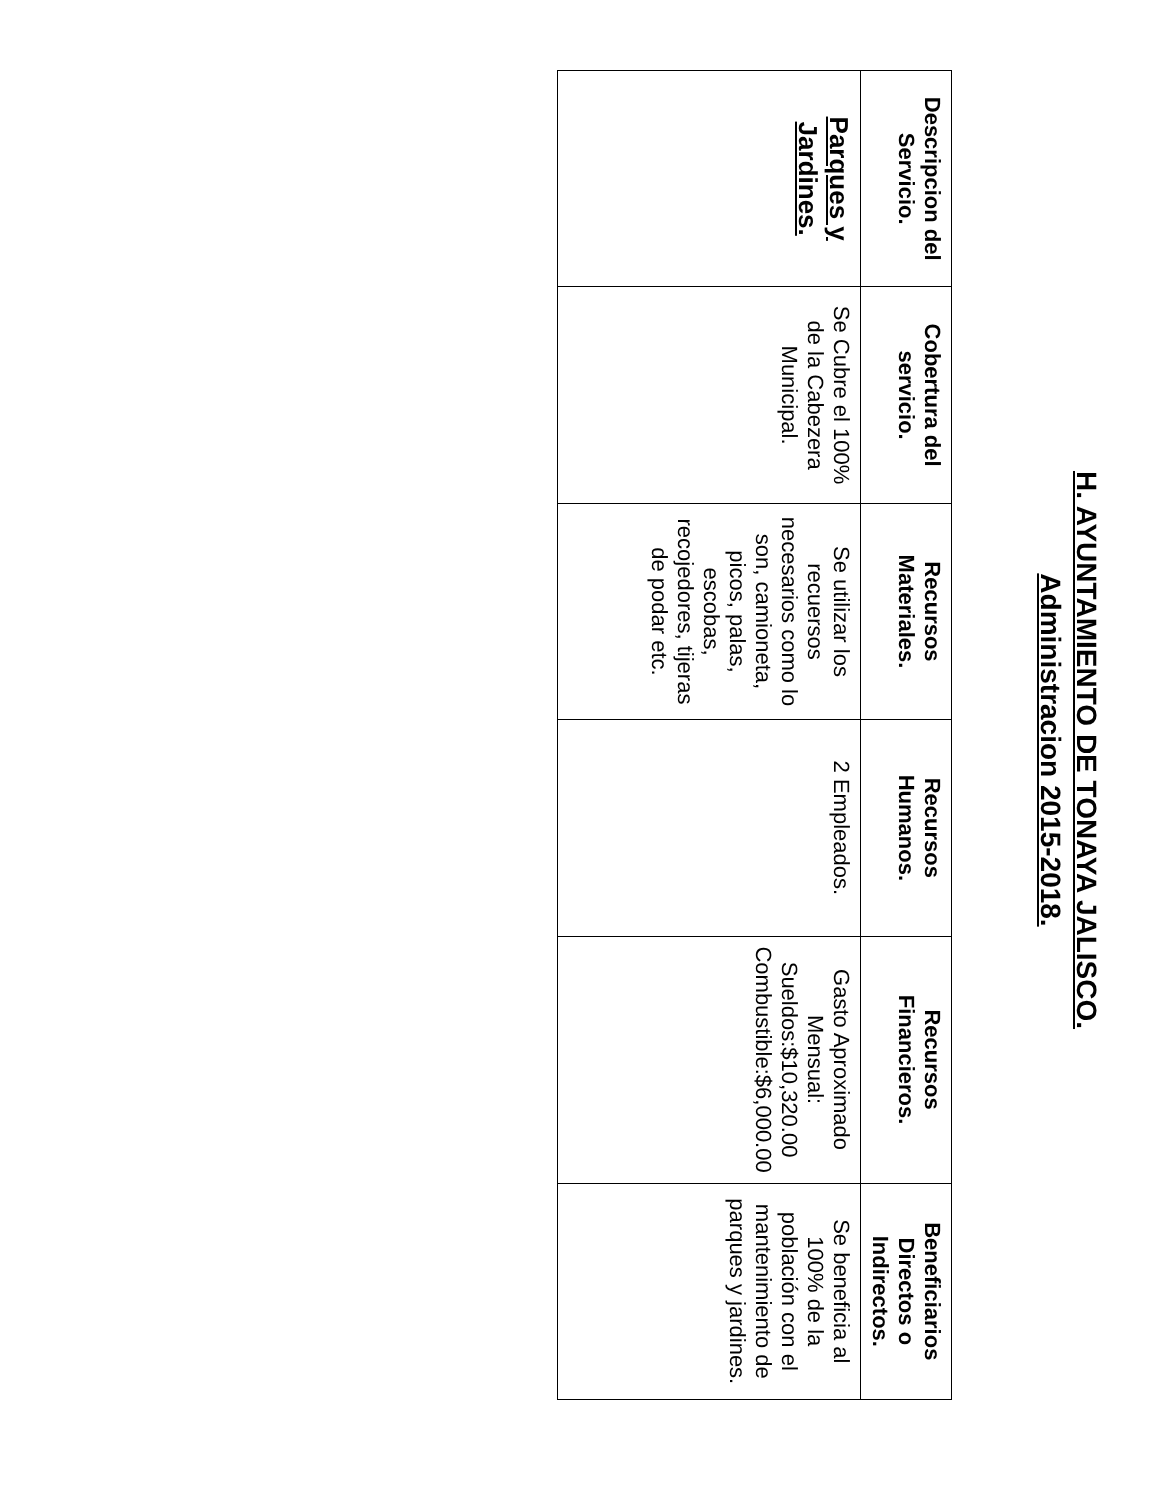H. AYUNTAMIENTO DE TONAYA JALISCO.
Administracion 2015-2018.
| Descripcion del Servicio. | Cobertura del servicio. | Recursos Materiales. | Recursos Humanos. | Recursos Financieros. | Beneficiarios Directos o Indirectos. |
| --- | --- | --- | --- | --- | --- |
| Parques y Jardines. | Se Cubre el 100% de la Cabezera Municipal. | Se utilizar los recuersos necesarios como lo son, camioneta, picos, palas, escobas, recojedores, tijeras de podar etc. | 2 Empleados. | Gasto Aproximado Mensual: Sueldos:$10,320.00 Combustible:$6,000.00 | Se beneficia al 100% de la población con el mantenimiento de parques y jardines. |